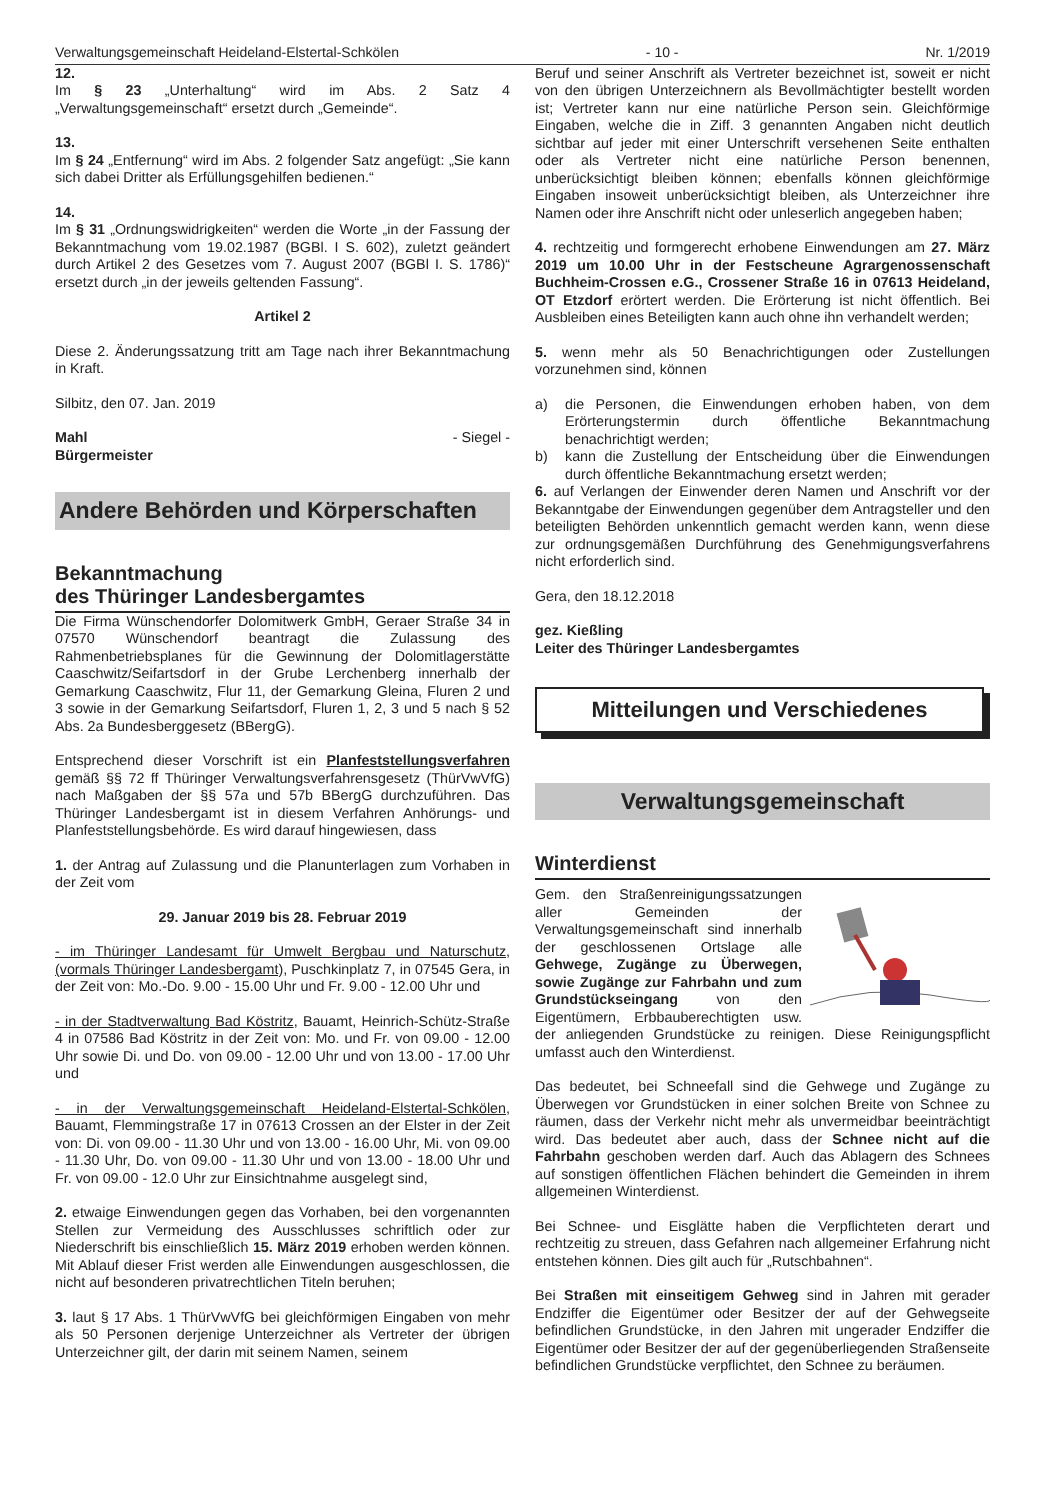Verwaltungsgemeinschaft Heideland-Elstertal-Schkölen - 10 - Nr. 1/2019
12.
Im § 23 „Unterhaltung“ wird im Abs. 2 Satz 4 „Verwaltungsgemeinschaft“ ersetzt durch „Gemeinde“.
13.
Im § 24 „Entfernung“ wird im Abs. 2 folgender Satz angefügt: „Sie kann sich dabei Dritter als Erfüllungsgehilfen bedienen.“
14.
Im § 31 „Ordnungswidrigkeiten“ werden die Worte „in der Fassung der Bekanntmachung vom 19.02.1987 (BGBl. I S. 602), zuletzt geändert durch Artikel 2 des Gesetzes vom 7. August 2007 (BGBl I. S. 1786)“ ersetzt durch „in der jeweils geltenden Fassung“.
Artikel 2
Diese 2. Änderungssatzung tritt am Tage nach ihrer Bekanntmachung in Kraft.
Silbitz, den 07. Jan. 2019
Mahl - Siegel -
Bürgermeister
Andere Behörden und Körperschaften
Bekanntmachung
des Thüringer Landesbergamtes
Die Firma Wünschendorfer Dolomitwerk GmbH, Geraer Straße 34 in 07570 Wünschendorf beantragt die Zulassung des Rahmenbetriebsplanes für die Gewinnung der Dolomitlagerstätte Caaschwitz/Seifartsdorf in der Grube Lerchenberg innerhalb der Gemarkung Caaschwitz, Flur 11, der Gemarkung Gleina, Fluren 2 und 3 sowie in der Gemarkung Seifartsdorf, Fluren 1, 2, 3 und 5 nach § 52 Abs. 2a Bundesberggesetz (BBergG).
Entsprechend dieser Vorschrift ist ein Planfeststellungsverfahren gemäß §§ 72 ff Thüringer Verwaltungsverfahrensgesetz (ThürVwVfG) nach Maßgaben der §§ 57a und 57b BBergG durchzuführen. Das Thüringer Landesbergamt ist in diesem Verfahren Anhörungs- und Planfeststellungsbehörde. Es wird darauf hingewiesen, dass
1. der Antrag auf Zulassung und die Planunterlagen zum Vorhaben in der Zeit vom
29. Januar 2019 bis 28. Februar 2019
- im Thüringer Landesamt für Umwelt Bergbau und Naturschutz,(vormals Thüringer Landesbergamt), Puschkinplatz 7, in 07545 Gera, in der Zeit von: Mo.-Do. 9.00 - 15.00 Uhr und Fr. 9.00 - 12.00 Uhr und
- in der Stadtverwaltung Bad Köstritz, Bauamt, Heinrich-Schütz-Straße 4 in 07586 Bad Köstritz in der Zeit von: Mo. und Fr. von 09.00 - 12.00 Uhr sowie Di. und Do. von 09.00 - 12.00 Uhr und von 13.00 - 17.00 Uhr und
- in der Verwaltungsgemeinschaft Heideland-Elstertal-Schkölen, Bauamt, Flemmingstraße 17 in 07613 Crossen an der Elster in der Zeit von: Di. von 09.00 - 11.30 Uhr und von 13.00 - 16.00 Uhr, Mi. von 09.00 - 11.30 Uhr, Do. von 09.00 - 11.30 Uhr und von 13.00 - 18.00 Uhr und Fr. von 09.00 - 12.0 Uhr zur Einsichtnahme ausgelegt sind,
2. etwaige Einwendungen gegen das Vorhaben, bei den vorgenannten Stellen zur Vermeidung des Ausschlusses schriftlich oder zur Niederschrift bis einschließlich 15. März 2019 erhoben werden können. Mit Ablauf dieser Frist werden alle Einwendungen ausgeschlossen, die nicht auf besonderen privatrechtlichen Titeln beruhen;
3. laut § 17 Abs. 1 ThürVwVfG bei gleichförmigen Eingaben von mehr als 50 Personen derjenige Unterzeichner als Vertreter der übrigen Unterzeichner gilt, der darin mit seinem Namen, seinem
Beruf und seiner Anschrift als Vertreter bezeichnet ist, soweit er nicht von den übrigen Unterzeichnern als Bevollmächtigter bestellt worden ist; Vertreter kann nur eine natürliche Person sein. Gleichförmige Eingaben, welche die in Ziff. 3 genannten Angaben nicht deutlich sichtbar auf jeder mit einer Unterschrift versehenen Seite enthalten oder als Vertreter nicht eine natürliche Person benennen, unberücksichtigt bleiben können; ebenfalls können gleichförmige Eingaben insoweit unberücksichtigt bleiben, als Unterzeichner ihre Namen oder ihre Anschrift nicht oder unleserlich angegeben haben;
4. rechtzeitig und formgerecht erhobene Einwendungen am 27. März 2019 um 10.00 Uhr in der Festscheune Agrargenossenschaft Buchheim-Crossen e.G., Crossener Straße 16 in 07613 Heideland, OT Etzdorf erörtert werden. Die Erörterung ist nicht öffentlich. Bei Ausbleiben eines Beteiligten kann auch ohne ihn verhandelt werden;
5. wenn mehr als 50 Benachrichtigungen oder Zustellungen vorzunehmen sind, können
a) die Personen, die Einwendungen erhoben haben, von dem Erörterungstermin durch öffentliche Bekanntmachung benachrichtigt werden;
b) kann die Zustellung der Entscheidung über die Einwendungen durch öffentliche Bekanntmachung ersetzt werden;
6. auf Verlangen der Einwender deren Namen und Anschrift vor der Bekanntgabe der Einwendungen gegenüber dem Antragsteller und den beteiligten Behörden unkenntlich gemacht werden kann, wenn diese zur ordnungsgemäßen Durchführung des Genehmigungsverfahrens nicht erforderlich sind.
Gera, den 18.12.2018
gez. Kießling
Leiter des Thüringer Landesbergamtes
Mitteilungen und Verschiedenes
Verwaltungsgemeinschaft
Winterdienst
Gem. den Straßenreinigungssatzungen aller Gemeinden der Verwaltungsgemeinschaft sind innerhalb der geschlossenen Ortslage alle Gehwege, Zugänge zu Überwegen, sowie Zugänge zur Fahrbahn und zum Grundstückseingang von den Eigentümern, Erbbauberechtigten usw. der anliegenden Grundstücke zu reinigen. Diese Reinigungspflicht umfasst auch den Winterdienst.
Das bedeutet, bei Schneefall sind die Gehwege und Zugänge zu Überwegen vor Grundstücken in einer solchen Breite von Schnee zu räumen, dass der Verkehr nicht mehr als unvermeidbar beeinträchtigt wird. Das bedeutet aber auch, dass der Schnee nicht auf die Fahrbahn geschoben werden darf. Auch das Ablagern des Schnees auf sonstigen öffentlichen Flächen behindert die Gemeinden in ihrem allgemeinen Winterdienst.
Bei Schnee- und Eisglätte haben die Verpflichteten derart und rechtzeitig zu streuen, dass Gefahren nach allgemeiner Erfahrung nicht entstehen können. Dies gilt auch für „Rutschbahnen“.
Bei Straßen mit einseitigem Gehweg sind in Jahren mit gerader Endziffer die Eigentümer oder Besitzer der auf der Gehwegseite befindlichen Grundstücke, in den Jahren mit ungerader Endziffer die Eigentümer oder Besitzer der auf der gegenüberliegenden Straßenseite befindlichen Grundstücke verpflichtet, den Schnee zu beräumen.